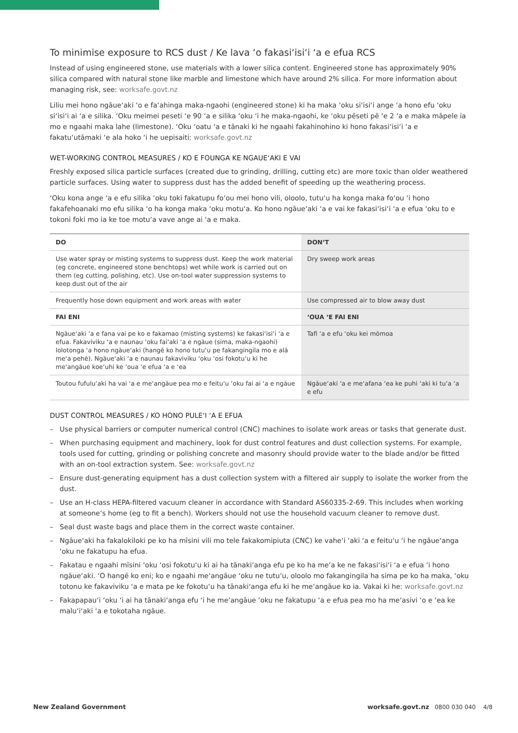To minimise exposure to RCS dust / Ke lava ‘o fakasi‘isi‘i ‘a e efua RCS
Instead of using engineered stone, use materials with a lower silica content. Engineered stone has approximately 90% silica compared with natural stone like marble and limestone which have around 2% silica. For more information about managing risk, see: worksafe.govt.nz
Liliu mei hono ngāue‘aki ‘o e fa‘ahinga maka-ngaohi (engineered stone) ki ha maka ‘oku si‘isi‘i ange ‘a hono efu ‘oku si‘isi‘i ai ‘a e silika. ‘Oku meimei peseti ‘e 90 ‘a e silika ‘oku ‘i he maka-ngaohi, ke ‘oku pēseti pē ‘e 2 ‘a e maka māpele ia mo e ngaahi maka lahe (limestone). ‘Oku ‘oatu ‘a e tānaki ki he ngaahi fakahinohino ki hono fakasi‘isi‘i ‘a e fakatu‘utāmaki ‘e ala hoko ‘i he uepisaiti: worksafe.govt.nz
WET-WORKING CONTROL MEASURES / KO E FOUNGA KE NGAUE‘AKI E VAI
Freshly exposed silica particle surfaces (created due to grinding, drilling, cutting etc) are more toxic than older weathered particle surfaces. Using water to suppress dust has the added benefit of speeding up the weathering process.
‘Oku kona ange ‘a e efu silika ‘oku toki fakatupu fo‘ou mei hono vili, oloolo, tutu‘u ha konga maka fo‘ou ‘i hono fakafehoanaki mo efu silika ‘o ha konga maka ‘oku motu‘a. Ko hono ngāue‘aki ‘a e vai ke fakasi‘isi‘i ‘a e efua ‘oku to e tokoni foki mo ia ke toe motu‘a vave ange ai ‘a e maka.
| DO | DON‘T |
| --- | --- |
| Use water spray or misting systems to suppress dust. Keep the work material (eg concrete, engineered stone benchtops) wet while work is carried out on them (eg cutting, polishing, etc). Use on-tool water suppression systems to keep dust out of the air | Dry sweep work areas |
| Frequently hose down equipment and work areas with water | Use compressed air to blow away dust |
| FAI ENI | ‘OUA ‘E FAI ENI |
| Ngāue‘aki ‘a e fana vai pe ko e fakamao (misting systems) ke fakasi‘isi‘i ‘a e efua. Fakaviviku ‘a e naunau ‘oku fai‘aki ‘a e ngāue (sima, maka-ngaohi) lolotonga ‘a hono ngāue‘aki (hangē ko hono tutu‘u pe fakangingila mo e alā me‘a pehē). Ngāue‘aki ‘a e naunau fakaviviku ‘oku ‘osi fokotu‘u ki he me‘angāue koe‘uhi ke ‘oua ‘e efua ‘a e ‘ea | Tafi ‘a e efu ‘oku kei mōmoa |
| Toutou fufulu‘aki ha vai ‘a e me‘angāue pea mo e feitu‘u ‘oku fai ai ‘a e ngāue | Ngāue‘aki ‘a e me‘afana ‘ea ke puhi ‘aki ki tu‘a ‘a e efu |
DUST CONTROL MEASURES / KO HONO PULE‘I ‘A E EFUA
– Use physical barriers or computer numerical control (CNC) machines to isolate work areas or tasks that generate dust.
– When purchasing equipment and machinery, look for dust control features and dust collection systems. For example, tools used for cutting, grinding or polishing concrete and masonry should provide water to the blade and/or be fitted with an on-tool extraction system. See: worksafe.govt.nz
– Ensure dust-generating equipment has a dust collection system with a filtered air supply to isolate the worker from the dust.
– Use an H-class HEPA-filtered vacuum cleaner in accordance with Standard AS60335-2-69. This includes when working at someone‘s home (eg to fit a bench). Workers should not use the household vacuum cleaner to remove dust.
– Seal dust waste bags and place them in the correct waste container.
– Ngāue‘aki ha fakalokiloki pe ko ha mīsini vili mo tele fakakomipiuta (CNC) ke vahe‘i ‘aki ‘a e feitu‘u ‘i he ngāue‘anga ‘oku ne fakatupu ha efua.
– Fakatau e ngaahi mīsini ‘oku ‘osi fokotu‘u ki ai ha tānaki‘anga efu pe ko ha me‘a ke ne fakasi‘isi‘i ‘a e efua ‘i hono ngāue‘aki. ‘O hangē ko eni; ko e ngaahi me‘angāue ‘oku ne tutu‘u, oloolo mo fakangingila ha sima pe ko ha maka, ‘oku totonu ke fakaviviku ‘a e mata pe ke fokotu‘u ha tānaki‘anga efu ki he me‘angāue ko ia. Vakai ki he: worksafe.govt.nz
– Fakapapau‘i ‘oku ‘i ai ha tānaki‘anga efu ‘i he me‘angāue ‘oku ne fakatupu ‘a e efua pea mo ha me‘asivi ‘o e ‘ea ke malu‘i‘aki ‘a e tokotaha ngāue.
New Zealand Government worksafe.govt.nz 0800 030 040 4/8